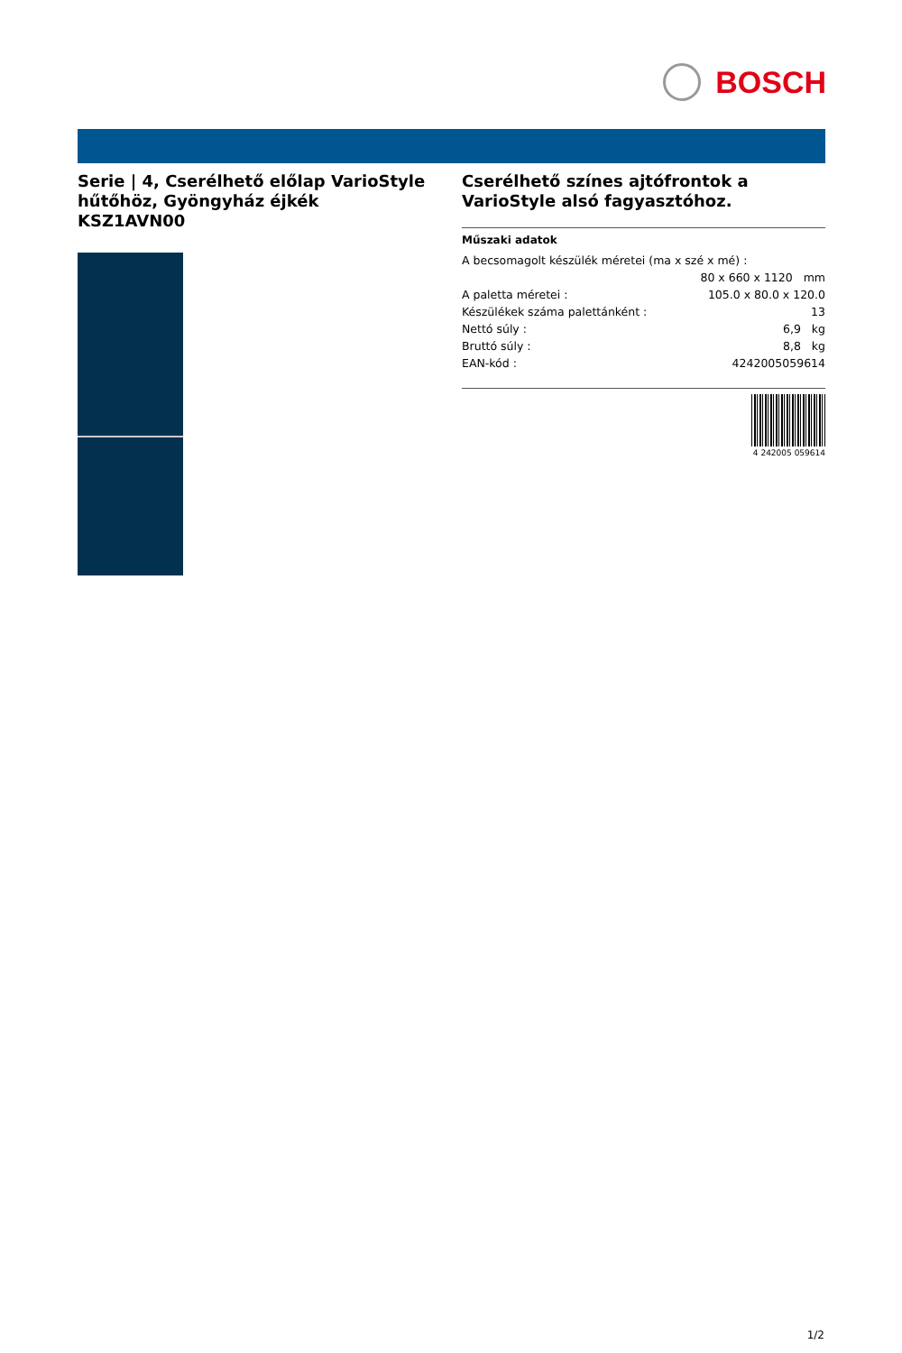BOSCH
Serie | 4, Cserélhető előlap VarioStyle hűtőhöz, Gyöngyház éjkék
KSZ1AVN00
Cserélhető színes ajtófrontok a VarioStyle alsó fagyasztóhoz.
Műszaki adatok
| A becsomagolt készülék méretei (ma x szé x mé) : | |
| | 80 x 660 x 1120 mm |
| A paletta méretei : | 105.0 x 80.0 x 120.0 |
| Készülékek száma palettánként : | 13 |
| Nettó súly : | 6,9 kg |
| Bruttó súly : | 8,8 kg |
| EAN-kód : | 4242005059614 |
4 242005 059614
1/2